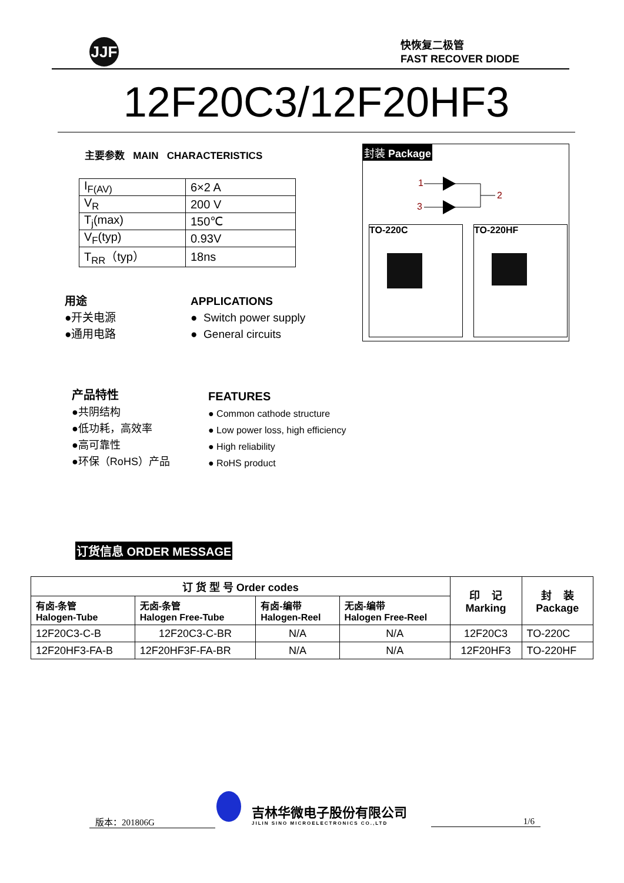JJF
快恢复二极管
FAST RECOVER DIODE
12F20C3/12F20HF3
主要参数 MAIN CHARACTERISTICS
| I<sub>F(AV)</sub> | 6×2 A |
| V<sub>R</sub> | 200 V |
| T<sub>j</sub>(max) | 150℃ |
| V<sub>F</sub>(typ) | 0.93V |
| T<sub>RR</sub>（typ） | 18ns |
用途
●开关电源
●通用电路
APPLICATIONS
● Switch power supply
● General circuits
封装 Package
1
3
2
TO-220C TO-220HF
产品特性
●共阴结构
●低功耗，高效率
●高可靠性
●环保（RoHS）产品
FEATURES
● Common cathode structure
● Low power loss, high efficiency
● High reliability
● RoHS product
订货信息 ORDER MESSAGE
| 订 货 型 号 Order codes | | | | 印 记 Marking | 封 装 Package |
| --- | --- | --- | --- | --- | --- |
| 有卤-条管 Halogen-Tube | 无卤-条管 Halogen Free-Tube | 有卤-编带 Halogen-Reel | 无卤-编带 Halogen Free-Reel | | |
| 12F20C3-C-B | 12F20C3-C-BR | N/A | N/A | 12F20C3 | TO-220C |
| 12F20HF3-FA-B | 12F20HF3F-FA-BR | N/A | N/A | 12F20HF3 | TO-220HF |
版本：201806G
吉林华微电子股份有限公司
JILIN SINO MICROELECTRONICS CO.,LTD
1/6